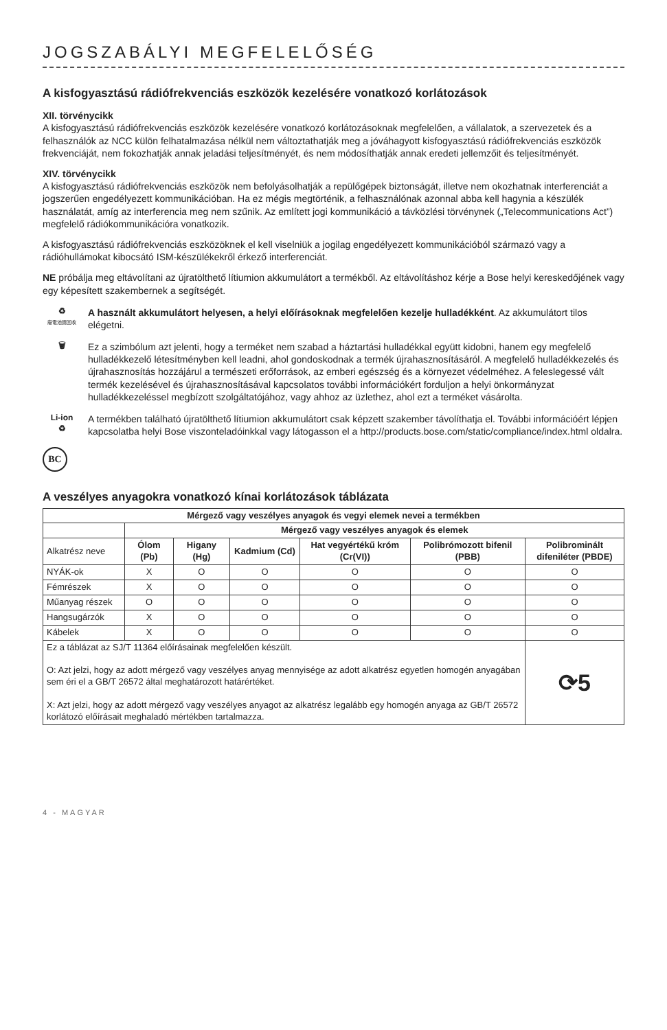JOGSZABÁLYI MEGFELELŐSÉG
A kisfogyasztású rádiófrekvenciás eszközök kezelésére vonatkozó korlátozások
XII. törvénycikk
A kisfogyasztású rádiófrekvenciás eszközök kezelésére vonatkozó korlátozásoknak megfelelően, a vállalatok, a szervezetek és a felhasználók az NCC külön felhatalmazása nélkül nem változtathatják meg a jóváhagyott kisfogyasztású rádiófrekvenciás eszközök frekvenciáját, nem fokozhatják annak jeladási teljesítményét, és nem módosíthatják annak eredeti jellemzőit és teljesítményét.
XIV. törvénycikk
A kisfogyasztású rádiófrekvenciás eszközök nem befolyásolhatják a repülőgépek biztonságát, illetve nem okozhatnak interferenciát a jogszerűen engedélyezett kommunikációban. Ha ez mégis megtörténik, a felhasználónak azonnal abba kell hagynia a készülék használatát, amíg az interferencia meg nem szűnik. Az említett jogi kommunikáció a távközlési törvénynek („Telecommunications Act”) megfelelő rádiókommunikációra vonatkozik.
A kisfogyasztású rádiófrekvenciás eszközöknek el kell viselniük a jogilag engedélyezett kommunikációból származó vagy a rádióhullámokat kibocsátó ISM-készülékekről érkező interferenciát.
NE próbálja meg eltávolítani az újratölthető lítiumion akkumulátort a termékből. Az eltávolításhoz kérje a Bose helyi kereskedőjének vagy egy képesített szakembernek a segítségét.
♻
廢電池請回收
A használt akkumulátort helyesen, a helyi előírásoknak megfelelően kezelje hulladékként. Az akkumulátort tilos elégetni.
🗑
Ez a szimbólum azt jelenti, hogy a terméket nem szabad a háztartási hulladékkal együtt kidobni, hanem egy megfelelő hulladékkezelő létesítményben kell leadni, ahol gondoskodnak a termék újrahasznosításáról. A megfelelő hulladékkezelés és újrahasznosítás hozzájárul a természeti erőforrások, az emberi egészség és a környezet védelméhez. A feleslegessé vált termék kezelésével és újrahasznosításával kapcsolatos további információkért forduljon a helyi önkormányzat hulladékkezeléssel megbízott szolgáltatójához, vagy ahhoz az üzlethez, ahol ezt a terméket vásárolta.
Li-ion
♻
A termékben található újratölthető lítiumion akkumulátort csak képzett szakember távolíthatja el. További információért lépjen kapcsolatba helyi Bose viszonteladóinkkal vagy látogasson el a http://products.bose.com/static/compliance/index.html oldalra.
BC
A veszélyes anyagokra vonatkozó kínai korlátozások táblázata
| Mérgező vagy veszélyes anyagok és vegyi elemek nevei a termékben | | | | | | |
| --- | --- | --- | --- | --- | --- | --- |
| | Mérgező vagy veszélyes anyagok és elemek | | | | | |
| Alkatrész neve | Ólom (Pb) | Higany (Hg) | Kadmium (Cd) | Hat vegyértékű króm (Cr(VI)) | Polibrómozott bifenil (PBB) | Polibrominált difeniléter (PBDE) |
| NYÁK-ok | X | O | O | O | O | O |
| Fémrészek | X | O | O | O | O | O |
| Műanyag részek | O | O | O | O | O | O |
| Hangsugárzók | X | O | O | O | O | O |
| Kábelek | X | O | O | O | O | O |
| Ez a táblázat az SJ/T 11364 előírásainak megfelelően készült. O: Azt jelzi, hogy az adott mérgező vagy veszélyes anyag mennyisége az adott alkatrész egyetlen homogén anyagában sem éri el a GB/T 26572 által meghatározott határértéket. X: Azt jelzi, hogy az adott mérgező vagy veszélyes anyagot az alkatrész legalább egy homogén anyaga az GB/T 26572 korlátozó előírásait meghaladó mértékben tartalmazza. | | | | | | ⟳5 |
4 - MAGYAR